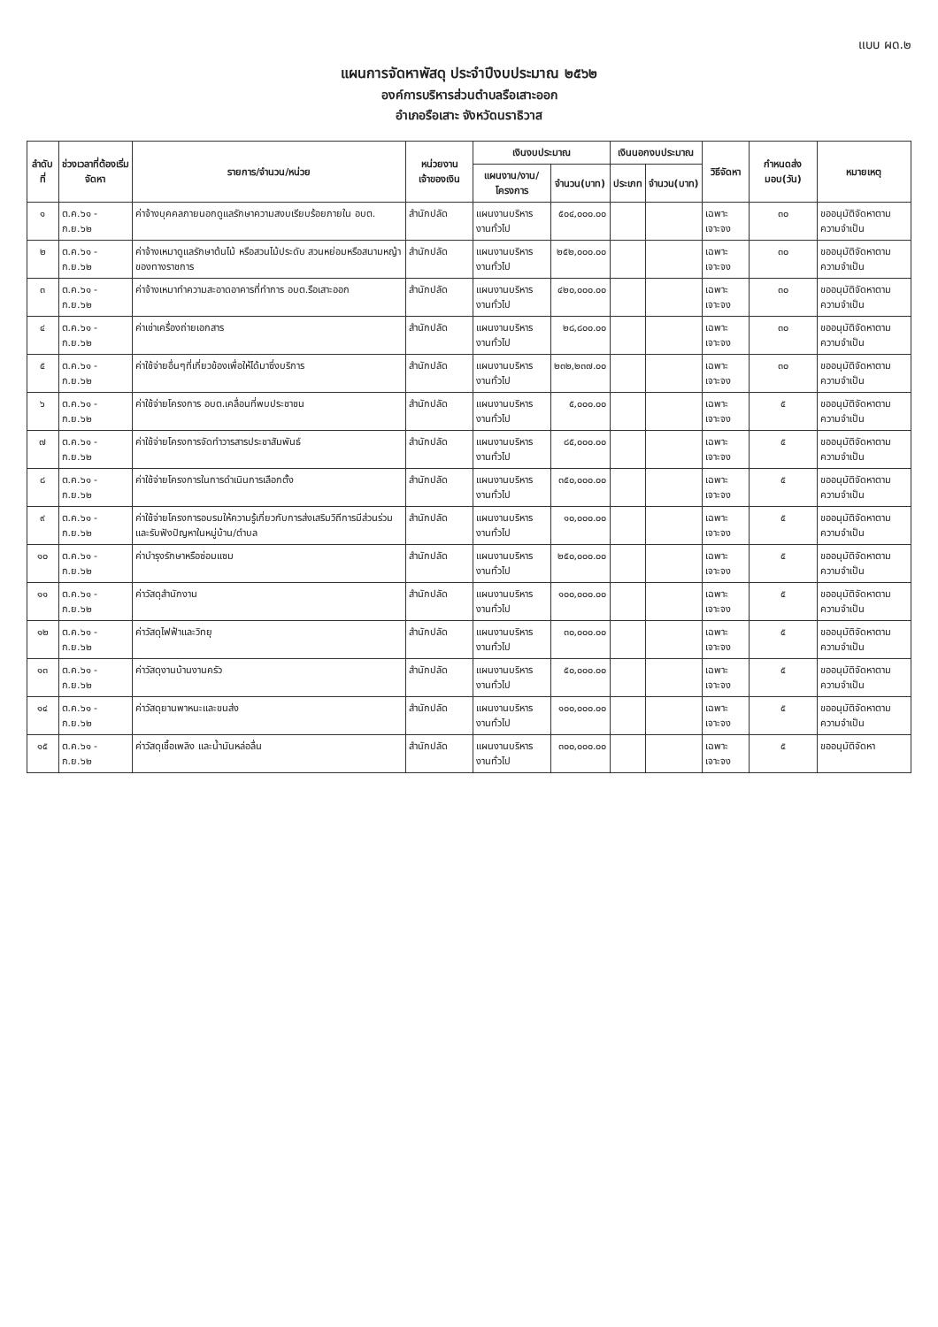แบบ ผด.๒
แผนการจัดหาพัสดุ ประจำปีงบประมาณ ๒๕๖๒
องค์การบริหารส่วนตำบลรือเสาะออก
อำเภอรือเสาะ จังหวัดนราธิวาส
| ลำดับที่ | ช่วงเวลาที่ต้องเริ่มจัดหา | รายการ/จำนวน/หน่วย | หน่วยงานเจ้าของเงิน | เงินงบประมาณ | | เงินนอกงบประมาณ | | วิธีจัดหา | กำหนดส่งมอบ(วัน) | หมายเหตุ |
| --- | --- | --- | --- | --- | --- | --- | --- | --- | --- | --- |
| | | | | แผนงาน/งาน/โครงการ | จำนวน(บาท) | ประเภท | จำนวน(บาท) | | | |
| ๑ | ต.ค.๖๑ - ก.ย.๖๒ | ค่าจ้างบุคคลภายนอกดูแลรักษาความสงบเรียบร้อยภายใน อบต. | สำนักปลัด | แผนงานบริหารงานทั่วไป | ๕๐๔,๐๐๐.๐๐ | | | เฉพาะเจาะจง | ๓๐ | ขออนุมัติจัดหาตามความจำเป็น |
| ๒ | ต.ค.๖๑ - ก.ย.๖๒ | ค่าจ้างเหมาดูแลรักษาต้นไม้ หรือสวนไม้ประดับ สวนหย่อมหรือสนามหญ้าของทางราชการ | สำนักปลัด | แผนงานบริหารงานทั่วไป | ๒๕๒,๐๐๐.๐๐ | | | เฉพาะเจาะจง | ๓๐ | ขออนุมัติจัดหาตามความจำเป็น |
| ๓ | ต.ค.๖๑ - ก.ย.๖๒ | ค่าจ้างเหมาทำความสะอาดอาคารที่ทำการ อบต.รือเสาะออก | สำนักปลัด | แผนงานบริหารงานทั่วไป | ๔๒๐,๐๐๐.๐๐ | | | เฉพาะเจาะจง | ๓๐ | ขออนุมัติจัดหาตามความจำเป็น |
| ๔ | ต.ค.๖๑ - ก.ย.๖๒ | ค่าเช่าเครื่องถ่ายเอกสาร | สำนักปลัด | แผนงานบริหารงานทั่วไป | ๒๘,๘๐๐.๐๐ | | | เฉพาะเจาะจง | ๓๐ | ขออนุมัติจัดหาตามความจำเป็น |
| ๕ | ต.ค.๖๑ - ก.ย.๖๒ | ค่าใช้จ่ายอื่นๆที่เกี่ยวข้องเพื่อให้ได้มาซึ่งบริการ | สำนักปลัด | แผนงานบริหารงานทั่วไป | ๒๓๒,๒๓๗.๐๐ | | | เฉพาะเจาะจง | ๓๐ | ขออนุมัติจัดหาตามความจำเป็น |
| ๖ | ต.ค.๖๑ - ก.ย.๖๒ | ค่าใช้จ่ายโครงการ อบต.เคลื่อนที่พบประชาชน | สำนักปลัด | แผนงานบริหารงานทั่วไป | ๕,๐๐๐.๐๐ | | | เฉพาะเจาะจง | ๕ | ขออนุมัติจัดหาตามความจำเป็น |
| ๗ | ต.ค.๖๑ - ก.ย.๖๒ | ค่าใช้จ่ายโครงการจัดทำวารสารประชาสัมพันธ์ | สำนักปลัด | แผนงานบริหารงานทั่วไป | ๘๕,๐๐๐.๐๐ | | | เฉพาะเจาะจง | ๕ | ขออนุมัติจัดหาตามความจำเป็น |
| ๘ | ต.ค.๖๑ - ก.ย.๖๒ | ค่าใช้จ่ายโครงการในการดำเนินการเลือกตั้ง | สำนักปลัด | แผนงานบริหารงานทั่วไป | ๓๕๐,๐๐๐.๐๐ | | | เฉพาะเจาะจง | ๕ | ขออนุมัติจัดหาตามความจำเป็น |
| ๙ | ต.ค.๖๑ - ก.ย.๖๒ | ค่าใช้จ่ายโครงการอบรมให้ความรู้เกี่ยวกับการส่งเสริมวิถีการมีส่วนร่วมและรับฟังปัญหาในหมู่บ้าน/ตำบล | สำนักปลัด | แผนงานบริหารงานทั่วไป | ๑๐,๐๐๐.๐๐ | | | เฉพาะเจาะจง | ๕ | ขออนุมัติจัดหาตามความจำเป็น |
| ๑๐ | ต.ค.๖๑ - ก.ย.๖๒ | ค่าบำรุงรักษาหรือซ่อมแซม | สำนักปลัด | แผนงานบริหารงานทั่วไป | ๒๕๐,๐๐๐.๐๐ | | | เฉพาะเจาะจง | ๕ | ขออนุมัติจัดหาตามความจำเป็น |
| ๑๑ | ต.ค.๖๑ - ก.ย.๖๒ | ค่าวัสดุสำนักงาน | สำนักปลัด | แผนงานบริหารงานทั่วไป | ๑๐๐,๐๐๐.๐๐ | | | เฉพาะเจาะจง | ๕ | ขออนุมัติจัดหาตามความจำเป็น |
| ๑๒ | ต.ค.๖๑ - ก.ย.๖๒ | ค่าวัสดุไฟฟ้าและวิทยุ | สำนักปลัด | แผนงานบริหารงานทั่วไป | ๓๐,๐๐๐.๐๐ | | | เฉพาะเจาะจง | ๕ | ขออนุมัติจัดหาตามความจำเป็น |
| ๑๓ | ต.ค.๖๑ - ก.ย.๖๒ | ค่าวัสดุงานบ้านงานครัว | สำนักปลัด | แผนงานบริหารงานทั่วไป | ๕๐,๐๐๐.๐๐ | | | เฉพาะเจาะจง | ๕ | ขออนุมัติจัดหาตามความจำเป็น |
| ๑๔ | ต.ค.๖๑ - ก.ย.๖๒ | ค่าวัสดุยานพาหนะและขนส่ง | สำนักปลัด | แผนงานบริหารงานทั่วไป | ๑๐๐,๐๐๐.๐๐ | | | เฉพาะเจาะจง | ๕ | ขออนุมัติจัดหาตามความจำเป็น |
| ๑๕ | ต.ค.๖๑ - ก.ย.๖๒ | ค่าวัสดุเชื้อเพลิง และน้ำมันหล่อลื่น | สำนักปลัด | แผนงานบริหารงานทั่วไป | ๓๐๐,๐๐๐.๐๐ | | | เฉพาะเจาะจง | ๕ | ขออนุมัติจัดหา |